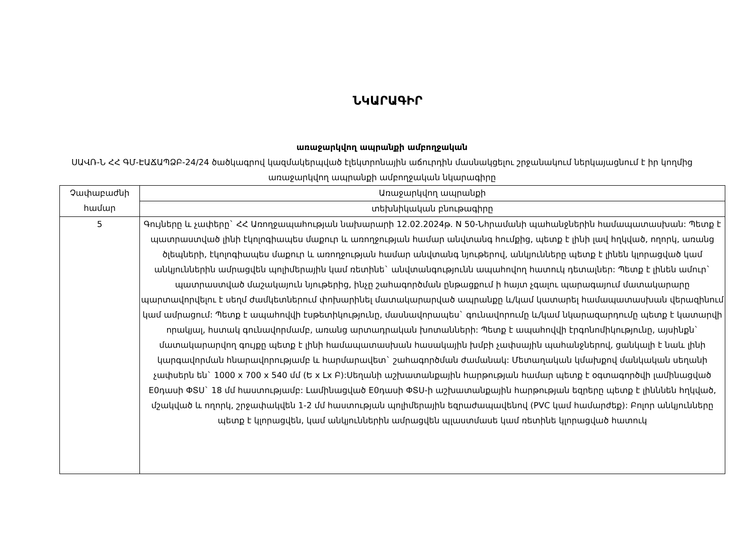ՆԿԱՐԱԳԻՐ
առաջարկվող ապրանքի ամբողջական
ՍԱՎՌ-Ն ՀՀ ԳՄ-ԷԱՃԱՊՁԲ-24/24 ծածկագրով կազմակերպված էլեկտրոնային աճուրդին մասնակցելու շրջանակում ներկայացնում է իր կողմից առաջարկվող ապրանքի ամբողջական նկարագիրը
| Չափաբաժնի համար | Առաջարկվող ապրանքի |
| --- | --- |
| | տեխնիկական բնութագիրը |
| 5 | Գույները և չափերը` ՀՀ Առողջապահության նախարարի 12.02.2024թ. N 50-Նհրամանի պահանջներին համապատասխան: Պետք է պատրաստված լինի էկոլոգիապես մաքուր և առողջության համար անվտանգ հումքից, պետք է լինի լավ հղկված, ողորկ, առանց ծլեպների, էկոլոգիապես մաքուր և առողջության համար անվտանգ նյութերով, անկյունները պետք է լինեն կլորացված կամ անկյուններին ամրացվեն պոլիմերային կամ ռետինե` անվտանգությունն ապահովող հատուկ դետալներ: Պետք է լինեն ամուր` պատրաստված մաշակայուն նյութերից, ինչը շահագործման ընթացքում ի հայտ չգալու պարագայում մատակարարը պարտավորվելու է սեղմ ժամկետներում փոխարինել մատակարարված ապրանքը և/կամ կատարել համապատասխան վերազինում կամ ամրացում: Պետք է ապահովվի էսթետիկությունը, մասնավորապես` գունավորումը և/կամ նկարազարդումը պետք է կատարվի որակյալ, հստակ գունավորմամբ, առանց արտադրական խոտանների: Պետք է ապահովվի էրգոնոմիկությունը, այսինքն` մատակարարվող գույքը պետք է լինի համապատասխան հասակային խմբի չափսային պահանջներով, ցանկալի է նաև լինի կարգավորման հնարավորությամբ և հարմարավետ` շահագործման ժամանակ: Մետաղական կմախքով մանկական սեղանի չափսերն են` 1000 x 700 x 540 մմ (Ե x Լx Բ):Սեղանի աշխատանքային հարթության համար պետք է օգտագործվի լամինացված E0դասի ՓՏՍ` 18 մմ հաստությամբ: Լամինացված E0դասի ՓՏՍ-ի աշխատանքային հարթության եզրերը պետք է լինննեն հղկված, մշակված և ողորկ, շրջափակվեն 1-2 մմ հաստության պոլիմերային եզրաժապավենով (PVC կամ համարժեք): Բոլոր անկյունները պետք է կլորացվեն, կամ անկյուններին ամրացվեն պլաստմասե կամ ռետինե կլորացված հատուկ |